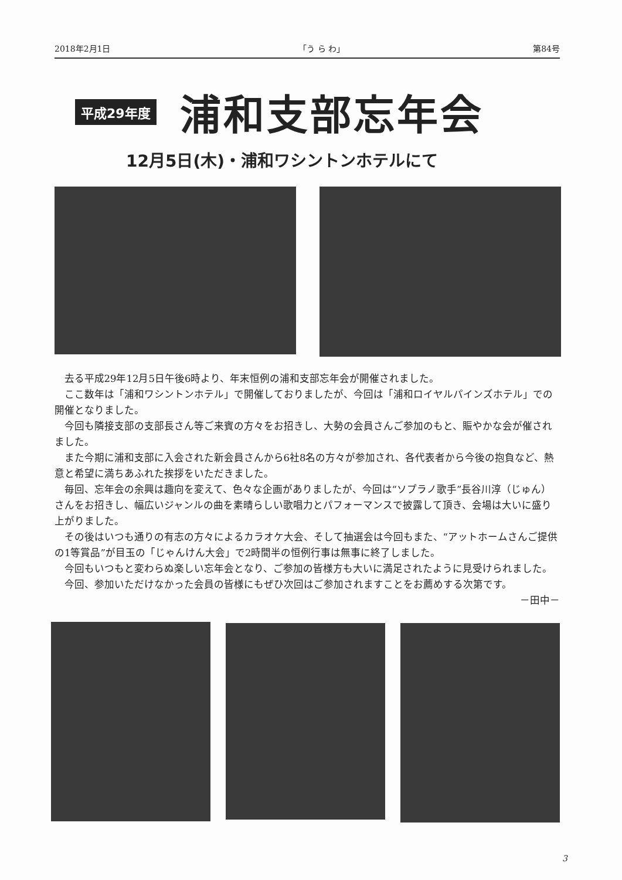2018年2月1日 「う ら わ」 第84号
平成29年度 浦和支部忘年会
12月5日(木)・浦和ワシントンホテルにて
去る平成29年12月5日午後6時より、年末恒例の浦和支部忘年会が開催されました。
ここ数年は「浦和ワシントンホテル」で開催しておりましたが、今回は「浦和ロイヤルパインズホテル」での開催となりました。
今回も隣接支部の支部長さん等ご来賓の方々をお招きし、大勢の会員さんご参加のもと、賑やかな会が催されました。
また今期に浦和支部に入会された新会員さんから6社8名の方々が参加され、各代表者から今後の抱負など、熱意と希望に満ちあふれた挨拶をいただきました。
毎回、忘年会の余興は趣向を変えて、色々な企画がありましたが、今回は“ソプラノ歌手”長谷川淳（じゅん）さんをお招きし、幅広いジャンルの曲を素晴らしい歌唱力とパフォーマンスで披露して頂き、会場は大いに盛り上がりました。
その後はいつも通りの有志の方々によるカラオケ大会、そして抽選会は今回もまた、“アットホームさんご提供の1等賞品”が目玉の「じゃんけん大会」で2時間半の恒例行事は無事に終了しました。
今回もいつもと変わらぬ楽しい忘年会となり、ご参加の皆様方も大いに満足されたように見受けられました。
今回、参加いただけなかった会員の皆様にもぜひ次回はご参加されますことをお薦めする次第です。
－田中－
3